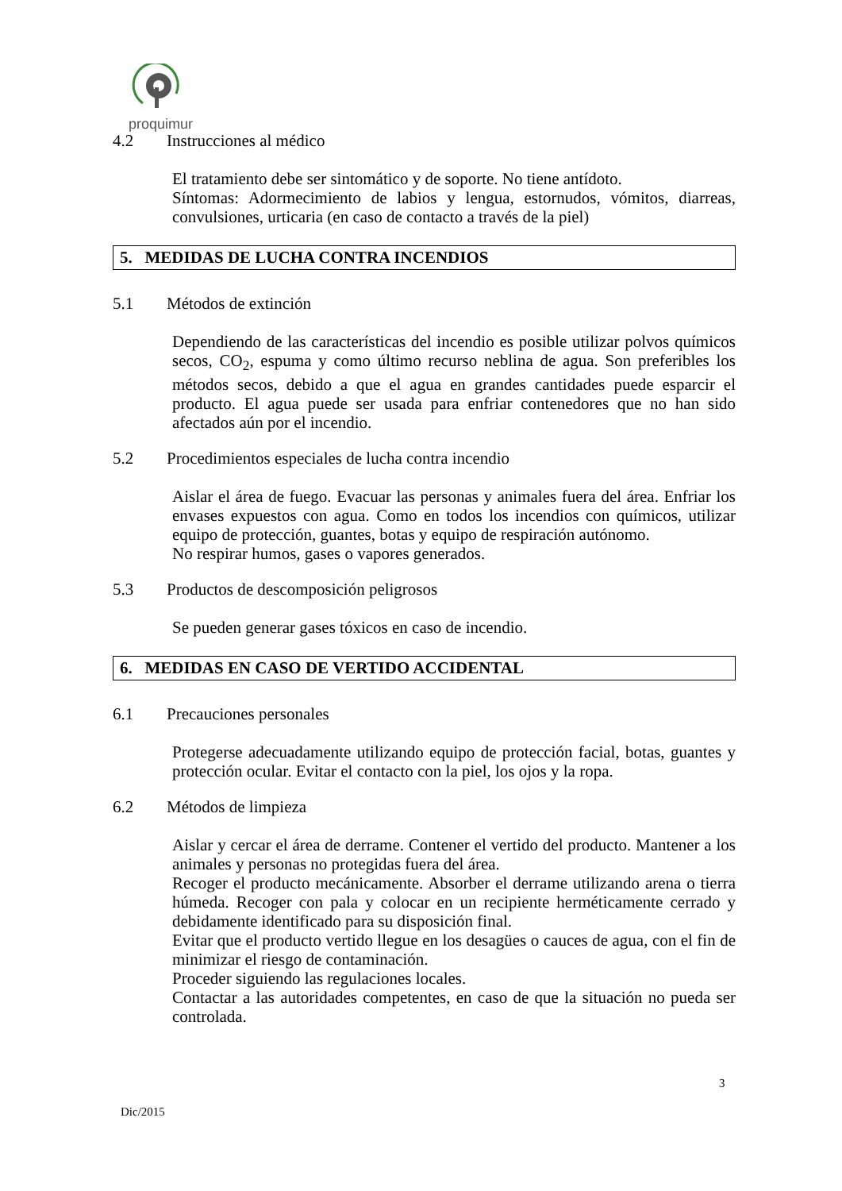proquimur
4.2 Instrucciones al médico
El tratamiento debe ser sintomático y de soporte. No tiene antídoto.
Síntomas: Adormecimiento de labios y lengua, estornudos, vómitos, diarreas, convulsiones, urticaria (en caso de contacto a través de la piel)
5. MEDIDAS DE LUCHA CONTRA INCENDIOS
5.1 Métodos de extinción
Dependiendo de las características del incendio es posible utilizar polvos químicos secos, CO<sub>2</sub>, espuma y como último recurso neblina de agua. Son preferibles los métodos secos, debido a que el agua en grandes cantidades puede esparcir el producto. El agua puede ser usada para enfriar contenedores que no han sido afectados aún por el incendio.
5.2 Procedimientos especiales de lucha contra incendio
Aislar el área de fuego. Evacuar las personas y animales fuera del área. Enfriar los envases expuestos con agua. Como en todos los incendios con químicos, utilizar equipo de protección, guantes, botas y equipo de respiración autónomo.
No respirar humos, gases o vapores generados.
5.3 Productos de descomposición peligrosos
Se pueden generar gases tóxicos en caso de incendio.
6. MEDIDAS EN CASO DE VERTIDO ACCIDENTAL
6.1 Precauciones personales
Protegerse adecuadamente utilizando equipo de protección facial, botas, guantes y protección ocular. Evitar el contacto con la piel, los ojos y la ropa.
6.2 Métodos de limpieza
Aislar y cercar el área de derrame. Contener el vertido del producto. Mantener a los animales y personas no protegidas fuera del área.
Recoger el producto mecánicamente. Absorber el derrame utilizando arena o tierra húmeda. Recoger con pala y colocar en un recipiente herméticamente cerrado y debidamente identificado para su disposición final.
Evitar que el producto vertido llegue en los desagües o cauces de agua, con el fin de minimizar el riesgo de contaminación.
Proceder siguiendo las regulaciones locales.
Contactar a las autoridades competentes, en caso de que la situación no pueda ser controlada.
3
Dic/2015